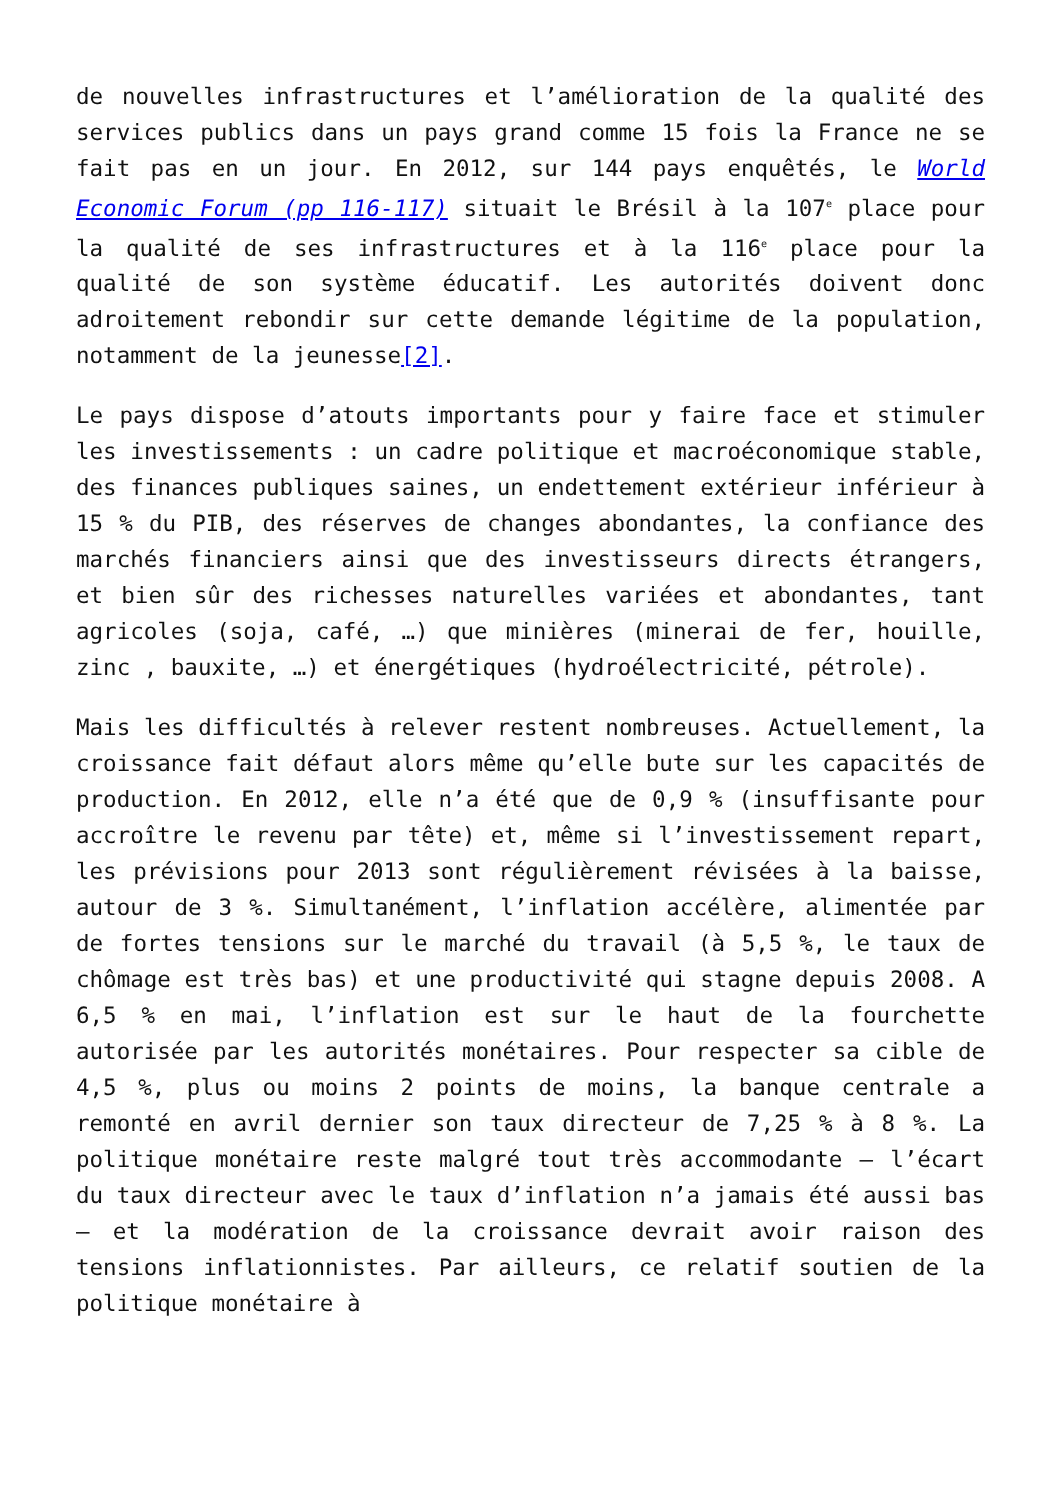de nouvelles infrastructures et l’amélioration de la qualité des services publics dans un pays grand comme 15 fois la France ne se fait pas en un jour. En 2012, sur 144 pays enquêtés, le World Economic Forum (pp 116-117) situait le Brésil à la 107<sup>e</sup> place pour la qualité de ses infrastructures et à la 116<sup>e</sup> place pour la qualité de son système éducatif. Les autorités doivent donc adroitement rebondir sur cette demande légitime de la population, notamment de la jeunesse[2].
Le pays dispose d’atouts importants pour y faire face et stimuler les investissements : un cadre politique et macroéconomique stable, des finances publiques saines, un endettement extérieur inférieur à 15 % du PIB, des réserves de changes abondantes, la confiance des marchés financiers ainsi que des investisseurs directs étrangers, et bien sûr des richesses naturelles variées et abondantes, tant agricoles (soja, café, …) que minières (minerai de fer, houille, zinc , bauxite, …) et énergétiques (hydroélectricité, pétrole).
Mais les difficultés à relever restent nombreuses. Actuellement, la croissance fait défaut alors même qu’elle bute sur les capacités de production. En 2012, elle n’a été que de 0,9 % (insuffisante pour accroître le revenu par tête) et, même si l’investissement repart, les prévisions pour 2013 sont régulièrement révisées à la baisse, autour de 3 %. Simultanément, l’inflation accélère, alimentée par de fortes tensions sur le marché du travail (à 5,5 %, le taux de chômage est très bas) et une productivité qui stagne depuis 2008. A 6,5 % en mai, l’inflation est sur le haut de la fourchette autorisée par les autorités monétaires. Pour respecter sa cible de 4,5 %, plus ou moins 2 points de moins, la banque centrale a remonté en avril dernier son taux directeur de 7,25 % à 8 %. La politique monétaire reste malgré tout très accommodante – l’écart du taux directeur avec le taux d’inflation n’a jamais été aussi bas – et la modération de la croissance devrait avoir raison des tensions inflationnistes. Par ailleurs, ce relatif soutien de la politique monétaire à